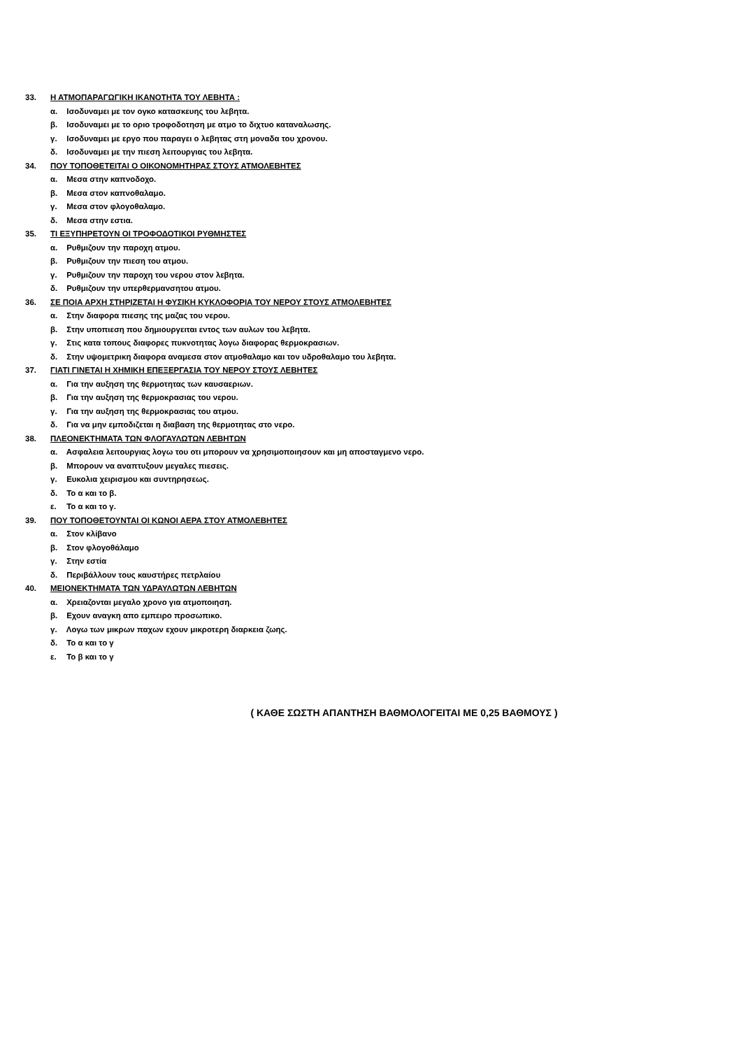33. Η ΑΤΜΟΠΑΡΑΓΩΓΙΚΗ ΙΚΑΝΟΤΗΤΑ ΤΟΥ ΛΕΒΗΤΑ :
α. Ισοδυναμει με τον ογκο κατασκευης του λεβητα.
β. Ισοδυναμει με το οριο τροφοδοτηση με ατμο το διχτυο καταναλωσης.
γ. Ισοδυναμει με εργο που παραγει ο λεβητας στη μοναδα του χρονου.
δ. Ισοδυναμει με την πιεση λειτουργιας του λεβητα.
34. ΠΟΥ ΤΟΠΟΘΕΤΕΙΤΑΙ Ο ΟΙΚΟΝΟΜΗΤΗΡΑΣ ΣΤΟΥΣ ΑΤΜΟΛΕΒΗΤΕΣ
α. Μεσα στην καπνοδοχο.
β. Μεσα στον καπνοθαλαμο.
γ. Μεσα στον φλογοθαλαμο.
δ. Μεσα στην εστια.
35. ΤΙ ΕΞΥΠΗΡΕΤΟΥΝ ΟΙ ΤΡΟΦΟΔΟΤΙΚΟΙ ΡΥΘΜΗΣΤΕΣ
α. Ρυθμιζουν την παροχη ατμου.
β. Ρυθμιζουν την πιεση του ατμου.
γ. Ρυθμιζουν την παροχη του νερου στον λεβητα.
δ. Ρυθμιζουν την υπερθερμανσητου ατμου.
36. ΣΕ ΠΟΙΑ ΑΡΧΗ ΣΤΗΡΙΖΕΤΑΙ Η ΦΥΣΙΚΗ ΚΥΚΛΟΦΟΡΙΑ ΤΟΥ ΝΕΡΟΥ ΣΤΟΥΣ ΑΤΜΟΛΕΒΗΤΕΣ
α. Στην διαφορα πιεσης της μαζας του νερου.
β. Στην υποπιεση που δημιουργειται εντος των αυλων του λεβητα.
γ. Στις κατα τοπους διαφορες πυκνοτητας λογω διαφορας θερμοκρασιων.
δ. Στην υψομετρικη διαφορα αναμεσα στον ατμοθαλαμο και τον υδροθαλαμο του λεβητα.
37. ΓΙΑΤΙ ΓΙΝΕΤΑΙ Η ΧΗΜΙΚΗ ΕΠΕΞΕΡΓΑΣΙΑ ΤΟΥ ΝΕΡΟΥ ΣΤΟΥΣ ΛΕΒΗΤΕΣ
α. Για την αυξηση της θερμοτητας των καυσαεριων.
β. Για την αυξηση της θερμοκρασιας του νερου.
γ. Για την αυξηση της θερμοκρασιας του ατμου.
δ. Για να μην εμποδιζεται η διαβαση της θερμοτητας στο νερο.
38. ΠΛΕΟΝΕΚΤΗΜΑΤΑ ΤΩΝ ΦΛΟΓΑΥΛΩΤΩΝ ΛΕΒΗΤΩΝ
α. Ασφαλεια λειτουργιας λογω του οτι μπορουν να χρησιμοποιησουν και μη αποσταγμενο νερο.
β. Μπορουν να αναπτυξουν μεγαλες πιεσεις.
γ. Ευκολια χειρισμου και συντηρησεως.
δ. Το α και το β.
ε. Το α και το γ.
39. ΠΟΥ ΤΟΠΟΘΕΤΟΥΝΤΑΙ ΟΙ ΚΩΝΟΙ ΑΕΡΑ ΣΤΟΥ ΑΤΜΟΛΕΒΗΤΕΣ
α. Στον κλίβανο
β. Στον φλογοθάλαμο
γ. Στην εστία
δ. Περιβάλλουν τους καυστήρες πετρλαίου
40. ΜΕΙΟΝΕΚΤΗΜΑΤΑ ΤΩΝ ΥΔΡΑΥΛΩΤΩΝ ΛΕΒΗΤΩΝ
α. Χρειαζονται μεγαλο χρονο για ατμοποιηση.
β. Εχουν αναγκη απο εμπειρο προσωπικο.
γ. Λογω των μικρων παχων εχουν μικροτερη διαρκεια ζωης.
δ. Το α και το γ
ε. Το β και το γ
( ΚΑΘΕ ΣΩΣΤΗ ΑΠΑΝΤΗΣΗ ΒΑΘΜΟΛΟΓΕΙΤΑΙ ΜΕ 0,25 ΒΑΘΜΟΥΣ )